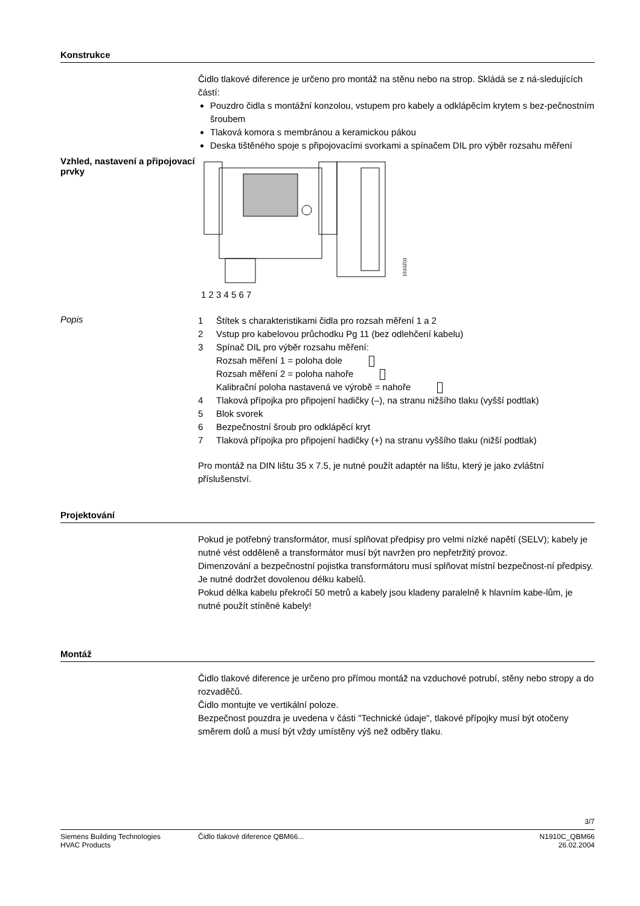Konstrukce
Čidlo tlakové diference je určeno pro montáž na stěnu nebo na strop. Skládá se z ná-sledujících částí:
Pouzdro čidla s montážní konzolou, vstupem pro kabely a odklápěcím krytem s bez-pečnostním šroubem
Tlaková komora s membránou a keramickou pákou
Deska tištěného spoje s připojovacími svorkami a spínačem DIL pro výběr rozsahu měření
Vzhled, nastavení a připojovací prvky
1 2 3 4 5 6 7
1910Z01
Popis
1 Štítek s charakteristikami čidla pro rozsah měření 1 a 2
2 Vstup pro kabelovou průchodku Pg 11 (bez odlehčení kabelu)
3 Spínač DIL pro výběr rozsahu měření:
Rozsah měření 1 = poloha dole
Rozsah měření 2 = poloha nahoře
Kalibrační poloha nastavená ve výrobě = nahoře
4 Tlaková přípojka pro připojení hadičky (–), na stranu nižšího tlaku (vyšší podtlak)
5 Blok svorek
6 Bezpečnostní šroub pro odklápěcí kryt
7 Tlaková přípojka pro připojení hadičky (+) na stranu vyššího tlaku (nižší podtlak)
Pro montáž na DIN lištu 35 x 7.5, je nutné použít adaptér na lištu, který je jako zvláštní příslušenství.
Projektování
Pokud je potřebný transformátor, musí splňovat předpisy pro velmi nízké napětí (SELV); kabely je nutné vést odděleně a transformátor musí být navržen pro nepřetržitý provoz.
Dimenzování a bezpečnostní pojistka transformátoru musí splňovat místní bezpečnost-ní předpisy.
Je nutné dodržet dovolenou délku kabelů.
Pokud délka kabelu překročí 50 metrů a kabely jsou kladeny paralelně k hlavním kabe-lům, je nutné použít stíněné kabely!
Montáž
Čidlo tlakové diference je určeno pro přímou montáž na vzduchové potrubí, stěny nebo stropy a do rozvaděčů.
Čidlo montujte ve vertikální poloze.
Bezpečnost pouzdra je uvedena v části "Technické údaje", tlakové přípojky musí být otočeny směrem dolů a musí být vždy umístěny výš než odběry tlaku.
3/7
Siemens Building Technologies
HVAC Products
Čidlo tlakové diference QBM66...
N1910C_QBM66
26.02.2004